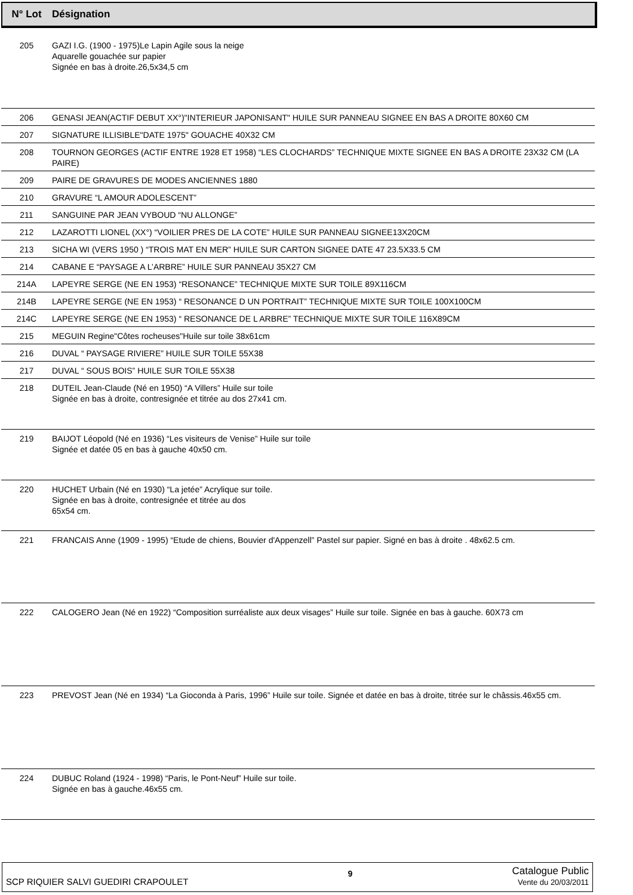| N° Lot | Désignation |
| --- | --- |
| 205 | GAZI I.G. (1900 - 1975)Le Lapin Agile sous la neige Aquarelle gouachée sur papier Signée en bas à droite.26,5x34,5 cm |
| 206 | GENASI JEAN(ACTIF DEBUT XX°)"INTERIEUR JAPONISANT" HUILE SUR PANNEAU SIGNEE EN BAS A DROITE 80X60 CM |
| 207 | SIGNATURE ILLISIBLE"DATE 1975" GOUACHE 40X32 CM |
| 208 | TOURNON GEORGES (ACTIF ENTRE 1928 ET 1958) “LES CLOCHARDS” TECHNIQUE MIXTE SIGNEE EN BAS A DROITE 23X32 CM (LA PAIRE) |
| 209 | PAIRE DE GRAVURES DE MODES ANCIENNES 1880 |
| 210 | GRAVURE “L AMOUR ADOLESCENT” |
| 211 | SANGUINE PAR JEAN VYBOUD “NU ALLONGE” |
| 212 | LAZAROTTI LIONEL (XX°) “VOILIER PRES DE LA COTE” HUILE SUR PANNEAU SIGNEE13X20CM |
| 213 | SICHA WI (VERS 1950 ) “TROIS MAT EN MER” HUILE SUR CARTON SIGNEE DATE 47 23.5X33.5 CM |
| 214 | CABANE E “PAYSAGE A L’ARBRE” HUILE SUR PANNEAU 35X27 CM |
| 214A | LAPEYRE SERGE (NE EN 1953) “RESONANCE” TECHNIQUE MIXTE SUR TOILE 89X116CM |
| 214B | LAPEYRE SERGE (NE EN 1953) “ RESONANCE D UN PORTRAIT” TECHNIQUE MIXTE SUR TOILE 100X100CM |
| 214C | LAPEYRE SERGE (NE EN 1953) “ RESONANCE DE L ARBRE” TECHNIQUE MIXTE SUR TOILE 116X89CM |
| 215 | MEGUIN Regine"Côtes rocheuses"Huile sur toile 38x61cm |
| 216 | DUVAL “ PAYSAGE RIVIERE” HUILE SUR TOILE 55X38 |
| 217 | DUVAL “ SOUS BOIS” HUILE SUR TOILE 55X38 |
| 218 | DUTEIL Jean-Claude (Né en 1950) “A Villers” Huile sur toile Signée en bas à droite, contresignée et titrée au dos 27x41 cm. |
| 219 | BAIJOT Léopold (Né en 1936) “Les visiteurs de Venise” Huile sur toile Signée et datée 05 en bas à gauche 40x50 cm. |
| 220 | HUCHET Urbain (Né en 1930) “La jetée” Acrylique sur toile. Signée en bas à droite, contresignée et titrée au dos 65x54 cm. |
| 221 | FRANCAIS Anne (1909 - 1995) “Etude de chiens, Bouvier d'Appenzell” Pastel sur papier. Signé en bas à droite . 48x62.5 cm. |
| 222 | CALOGERO Jean (Né en 1922) “Composition surréaliste aux deux visages” Huile sur toile. Signée en bas à gauche. 60X73 cm |
| 223 | PREVOST Jean (Né en 1934) “La Gioconda à Paris, 1996” Huile sur toile. Signée et datée en bas à droite, titrée sur le châssis.46x55 cm. |
| 224 | DUBUC Roland (1924 - 1998) “Paris, le Pont-Neuf” Huile sur toile. Signée en bas à gauche.46x55 cm. |
SCP RIQUIER SALVI GUEDIRI CRAPOULET 9 Catalogue Public
Vente du 20/03/2011